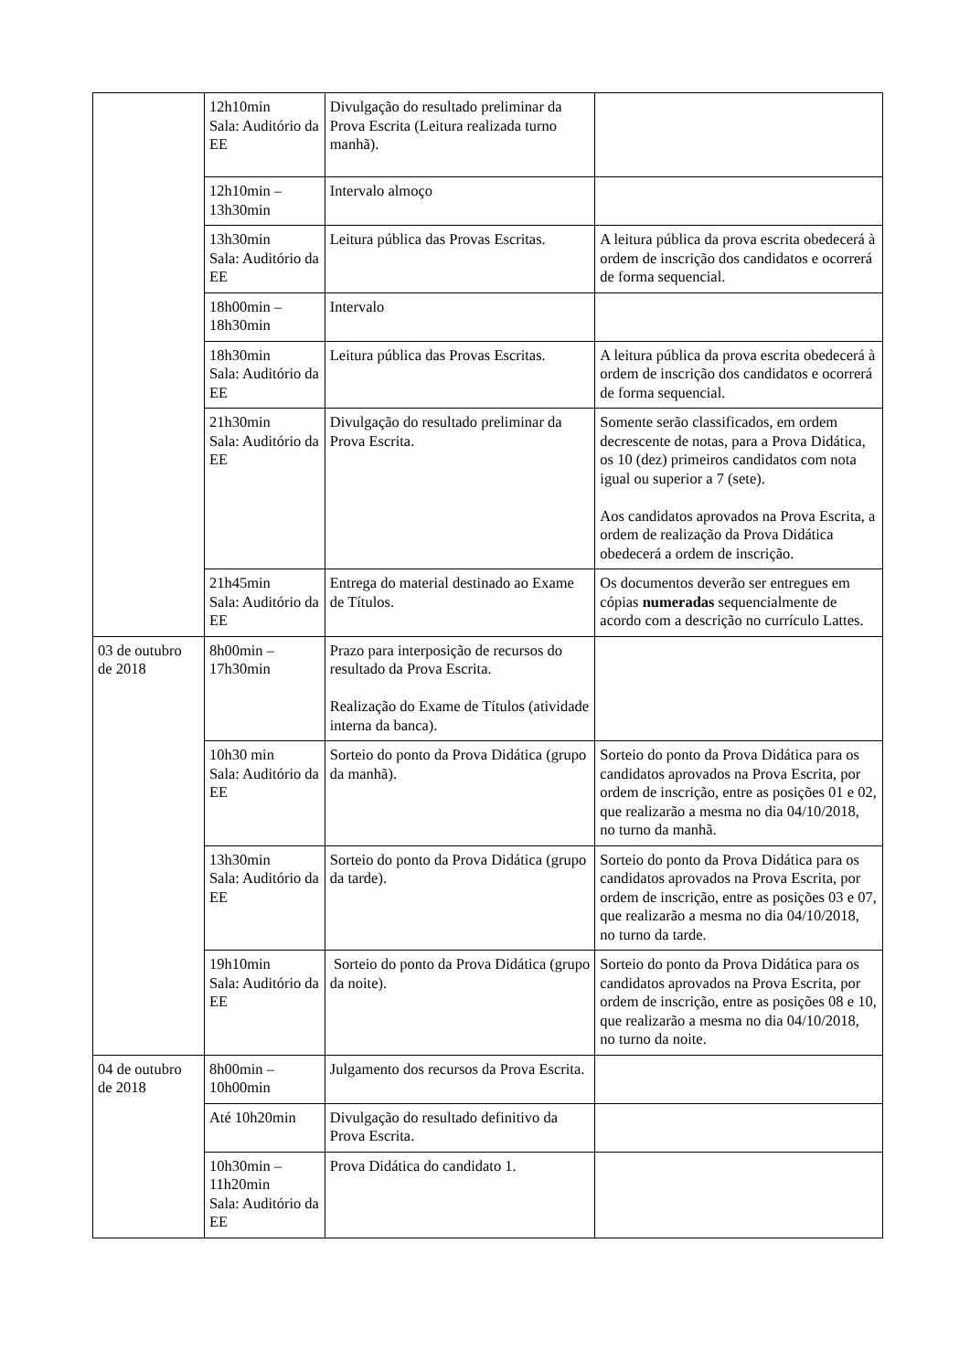| | 12h10min Sala: Auditório da EE | Divulgação do resultado preliminar da Prova Escrita (Leitura realizada turno manhã). | |
| | 12h10min – 13h30min | Intervalo almoço | |
| | 13h30min Sala: Auditório da EE | Leitura pública das Provas Escritas. | A leitura pública da prova escrita obedecerá à ordem de inscrição dos candidatos e ocorrerá de forma sequencial. |
| | 18h00min – 18h30min | Intervalo | |
| | 18h30min Sala: Auditório da EE | Leitura pública das Provas Escritas. | A leitura pública da prova escrita obedecerá à ordem de inscrição dos candidatos e ocorrerá de forma sequencial. |
| | 21h30min Sala: Auditório da EE | Divulgação do resultado preliminar da Prova Escrita. | Somente serão classificados, em ordem decrescente de notas, para a Prova Didática, os 10 (dez) primeiros candidatos com nota igual ou superior a 7 (sete). Aos candidatos aprovados na Prova Escrita, a ordem de realização da Prova Didática obedecerá a ordem de inscrição. |
| | 21h45min Sala: Auditório da EE | Entrega do material destinado ao Exame de Títulos. | Os documentos deverão ser entregues em cópias numeradas sequencialmente de acordo com a descrição no currículo Lattes. |
| 03 de outubro de 2018 | 8h00min – 17h30min | Prazo para interposição de recursos do resultado da Prova Escrita. Realização do Exame de Títulos (atividade interna da banca). | |
| | 10h30 min Sala: Auditório da EE | Sorteio do ponto da Prova Didática (grupo da manhã). | Sorteio do ponto da Prova Didática para os candidatos aprovados na Prova Escrita, por ordem de inscrição, entre as posições 01 e 02, que realizarão a mesma no dia 04/10/2018, no turno da manhã. |
| | 13h30min Sala: Auditório da EE | Sorteio do ponto da Prova Didática (grupo da tarde). | Sorteio do ponto da Prova Didática para os candidatos aprovados na Prova Escrita, por ordem de inscrição, entre as posições 03 e 07, que realizarão a mesma no dia 04/10/2018, no turno da tarde. |
| | 19h10min Sala: Auditório da EE | Sorteio do ponto da Prova Didática (grupo da noite). | Sorteio do ponto da Prova Didática para os candidatos aprovados na Prova Escrita, por ordem de inscrição, entre as posições 08 e 10, que realizarão a mesma no dia 04/10/2018, no turno da noite. |
| 04 de outubro de 2018 | 8h00min – 10h00min | Julgamento dos recursos da Prova Escrita. | |
| | Até 10h20min | Divulgação do resultado definitivo da Prova Escrita. | |
| | 10h30min – 11h20min Sala: Auditório da EE | Prova Didática do candidato 1. | |